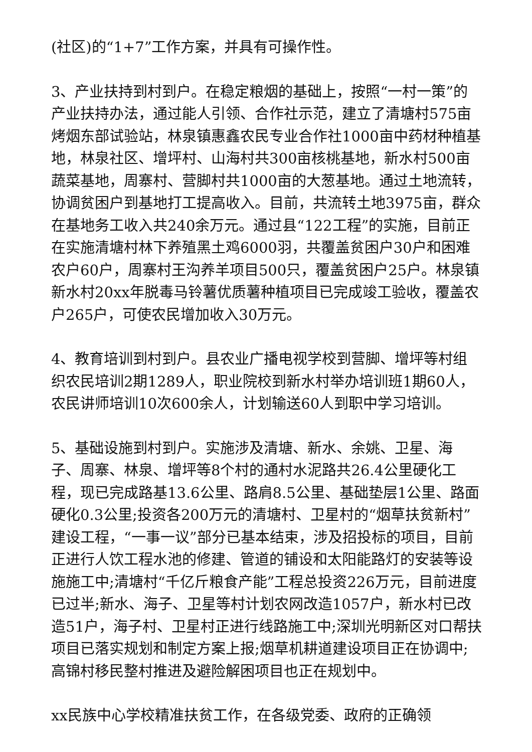(社区)的“1+7”工作方案，并具有可操作性。
3、产业扶持到村到户。在稳定粮烟的基础上，按照“一村一策”的产业扶持办法，通过能人引领、合作社示范，建立了清塘村575亩烤烟东部试验站，林泉镇惠鑫农民专业合作社1000亩中药材种植基地，林泉社区、增坪村、山海村共300亩核桃基地，新水村500亩蔬菜基地，周寨村、营脚村共1000亩的大葱基地。通过土地流转，协调贫困户到基地打工提高收入。目前，共流转土地3975亩，群众在基地务工收入共240余万元。通过县“122工程”的实施，目前正在实施清塘村林下养殖黑土鸡6000羽，共覆盖贫困户30户和困难农户60户，周寨村王沟养羊项目500只，覆盖贫困户25户。林泉镇新水村20xx年脱毒马铃薯优质薯种植项目已完成竣工验收，覆盖农户265户，可使农民增加收入30万元。
4、教育培训到村到户。县农业广播电视学校到营脚、增坪等村组织农民培训2期1289人，职业院校到新水村举办培训班1期60人，农民讲师培训10次600余人，计划输送60人到职中学习培训。
5、基础设施到村到户。实施涉及清塘、新水、余姚、卫星、海子、周寨、林泉、增坪等8个村的通村水泥路共26.4公里硬化工程，现已完成路基13.6公里、路肩8.5公里、基础垫层1公里、路面硬化0.3公里;投资各200万元的清塘村、卫星村的“烟草扶贫新村”建设工程，“一事一议”部分已基本结束，涉及招投标的项目，目前正进行人饮工程水池的修建、管道的铺设和太阳能路灯的安装等设施施工中;清塘村“千亿斤粮食产能”工程总投资226万元，目前进度已过半;新水、海子、卫星等村计划农网改造1057户，新水村已改造51户，海子村、卫星村正进行线路施工中;深圳光明新区对口帮扶项目已落实规划和制定方案上报;烟草机耕道建设项目正在协调中;高锦村移民整村推进及避险解困项目也正在规划中。
xx民族中心学校精准扶贫工作，在各级党委、政府的正确领